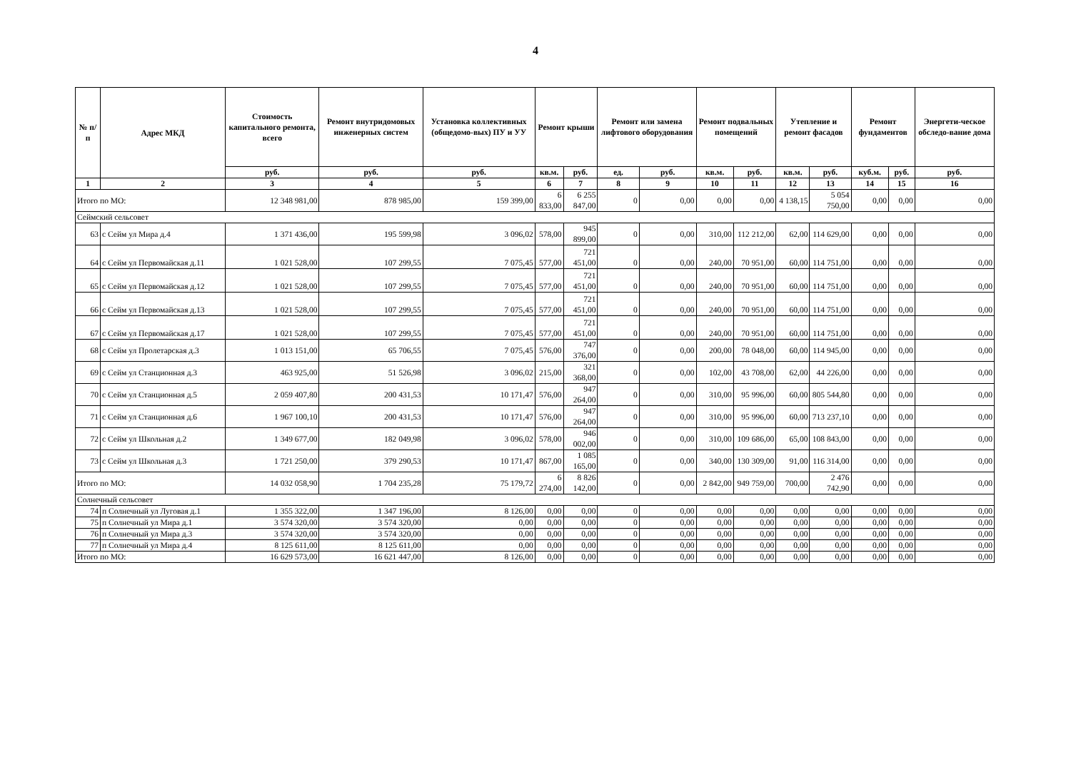4
| № п/п | Адрес МКД | Стоимость капитального ремонта, всего | Ремонт внутридомовых инженерных систем | Установка коллективных (общедомо-вых) ПУ и УУ | Ремонт крыши | | Ремонт или замена лифтового оборудования | | Ремонт подвальных помещений | | Утепление и ремонт фасадов | | Ремонт фундаментов | | Энергети-ческое обследо-вание дома |
| --- | --- | --- | --- | --- | --- | --- | --- | --- | --- | --- | --- | --- | --- | --- | --- |
| | | руб. | руб. | руб. | кв.м. | руб. | ед. | руб. | кв.м. | руб. | кв.м. | руб. | куб.м. | руб. | руб. |
| 1 | 2 | 3 | 4 | 5 | 6 | 7 | 8 | 9 | 10 | 11 | 12 | 13 | 14 | 15 | 16 |
| Итого по МО: | | 12 348 981,00 | 878 985,00 | 159 399,00 | 6 833,00 | 6 255 847,00 | 0 | 0,00 | 0,00 | 0,00 | 4 138,15 | 5 054 750,00 | 0,00 | 0,00 | 0,00 |
| Сеймский сельсовет | | | | | | | | | | | | | | | |
| 63 | с Сейм ул Мира д.4 | 1 371 436,00 | 195 599,98 | 3 096,02 | 578,00 | 945 899,00 | 0 | 0,00 | 310,00 | 112 212,00 | 62,00 | 114 629,00 | 0,00 | 0,00 | 0,00 |
| 64 | с Сейм ул Первомайская д.11 | 1 021 528,00 | 107 299,55 | 7 075,45 | 577,00 | 721 451,00 | 0 | 0,00 | 240,00 | 70 951,00 | 60,00 | 114 751,00 | 0,00 | 0,00 | 0,00 |
| 65 | с Сейм ул Первомайская д.12 | 1 021 528,00 | 107 299,55 | 7 075,45 | 577,00 | 721 451,00 | 0 | 0,00 | 240,00 | 70 951,00 | 60,00 | 114 751,00 | 0,00 | 0,00 | 0,00 |
| 66 | с Сейм ул Первомайская д.13 | 1 021 528,00 | 107 299,55 | 7 075,45 | 577,00 | 721 451,00 | 0 | 0,00 | 240,00 | 70 951,00 | 60,00 | 114 751,00 | 0,00 | 0,00 | 0,00 |
| 67 | с Сейм ул Первомайская д.17 | 1 021 528,00 | 107 299,55 | 7 075,45 | 577,00 | 721 451,00 | 0 | 0,00 | 240,00 | 70 951,00 | 60,00 | 114 751,00 | 0,00 | 0,00 | 0,00 |
| 68 | с Сейм ул Пролетарская д.3 | 1 013 151,00 | 65 706,55 | 7 075,45 | 576,00 | 747 376,00 | 0 | 0,00 | 200,00 | 78 048,00 | 60,00 | 114 945,00 | 0,00 | 0,00 | 0,00 |
| 69 | с Сейм ул Станционная д.3 | 463 925,00 | 51 526,98 | 3 096,02 | 215,00 | 321 368,00 | 0 | 0,00 | 102,00 | 43 708,00 | 62,00 | 44 226,00 | 0,00 | 0,00 | 0,00 |
| 70 | с Сейм ул Станционная д.5 | 2 059 407,80 | 200 431,53 | 10 171,47 | 576,00 | 947 264,00 | 0 | 0,00 | 310,00 | 95 996,00 | 60,00 | 805 544,80 | 0,00 | 0,00 | 0,00 |
| 71 | с Сейм ул Станционная д.6 | 1 967 100,10 | 200 431,53 | 10 171,47 | 576,00 | 947 264,00 | 0 | 0,00 | 310,00 | 95 996,00 | 60,00 | 713 237,10 | 0,00 | 0,00 | 0,00 |
| 72 | с Сейм ул Школьная д.2 | 1 349 677,00 | 182 049,98 | 3 096,02 | 578,00 | 946 002,00 | 0 | 0,00 | 310,00 | 109 686,00 | 65,00 | 108 843,00 | 0,00 | 0,00 | 0,00 |
| 73 | с Сейм ул Школьная д.3 | 1 721 250,00 | 379 290,53 | 10 171,47 | 867,00 | 1 085 165,00 | 0 | 0,00 | 340,00 | 130 309,00 | 91,00 | 116 314,00 | 0,00 | 0,00 | 0,00 |
| Итого по МО: | | 14 032 058,90 | 1 704 235,28 | 75 179,72 | 6 274,00 | 8 826 142,00 | 0 | 0,00 | 2 842,00 | 949 759,00 | 700,00 | 2 476 742,90 | 0,00 | 0,00 | 0,00 |
| Солнечный сельсовет | | | | | | | | | | | | | | | |
| 74 | п Солнечный ул Луговая д.1 | 1 355 322,00 | 1 347 196,00 | 8 126,00 | 0,00 | 0,00 | 0 | 0,00 | 0,00 | 0,00 | 0,00 | 0,00 | 0,00 | 0,00 | 0,00 |
| 75 | п Солнечный ул Мира д.1 | 3 574 320,00 | 3 574 320,00 | 0,00 | 0,00 | 0,00 | 0 | 0,00 | 0,00 | 0,00 | 0,00 | 0,00 | 0,00 | 0,00 | 0,00 |
| 76 | п Солнечный ул Мира д.3 | 3 574 320,00 | 3 574 320,00 | 0,00 | 0,00 | 0,00 | 0 | 0,00 | 0,00 | 0,00 | 0,00 | 0,00 | 0,00 | 0,00 | 0,00 |
| 77 | п Солнечный ул Мира д.4 | 8 125 611,00 | 8 125 611,00 | 0,00 | 0,00 | 0,00 | 0 | 0,00 | 0,00 | 0,00 | 0,00 | 0,00 | 0,00 | 0,00 | 0,00 |
| Итого по МО: | | 16 629 573,00 | 16 621 447,00 | 8 126,00 | 0,00 | 0,00 | 0 | 0,00 | 0,00 | 0,00 | 0,00 | 0,00 | 0,00 | 0,00 | 0,00 |